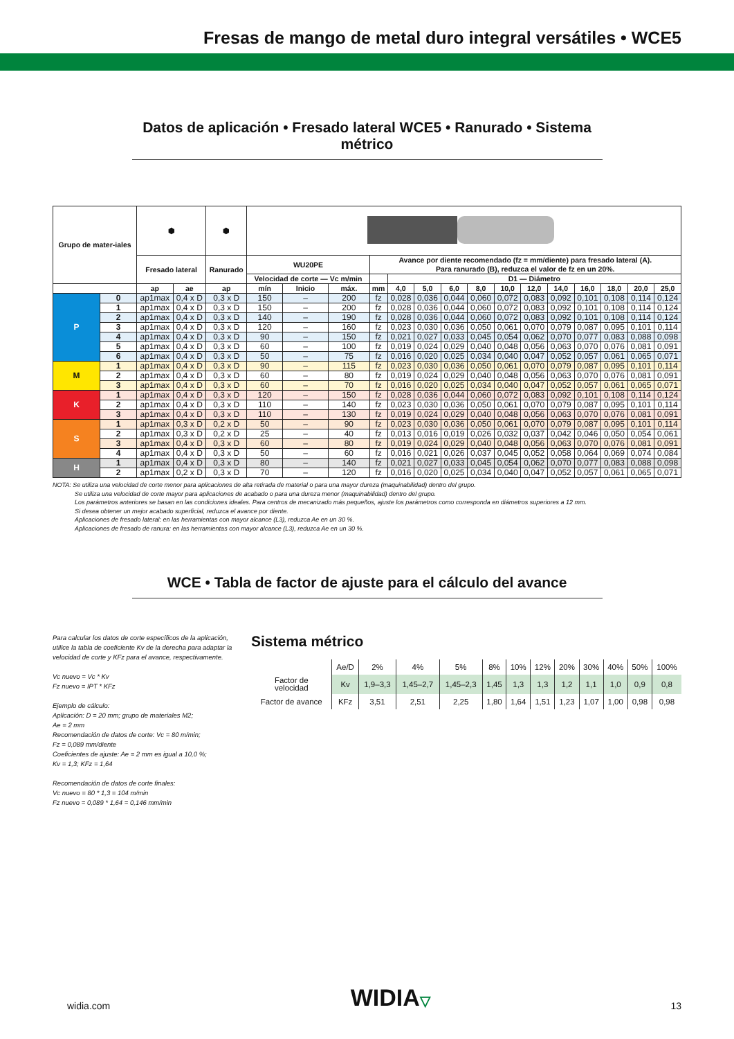Fresas de mango de metal duro integral versátiles • WCE5
Datos de aplicación • Fresado lateral WCE5 • Ranurado • Sistema métrico
| Grupo de mater-iales | | ⬢ | | ⬢ | | | | | | | | | | | | | | | |
| --- | --- | --- | --- | --- | --- | --- | --- | --- | --- | --- | --- | --- | --- | --- | --- | --- | --- | --- | --- |
| | | Fresado lateral | | Ranurado | WU20PE | | | Avance por diente recomendado (fz = mm/diente) para fresado lateral (A). Para ranurado (B), reduzca el valor de fz en un 20%. | | | | | | | | | | | |
| | | | | | Velocidad de corte — Vc m/min | | | | D1 — Diámetro | | | | | | | | | | |
| | | ap | ae | ap | mín | Inicio | máx. | mm | 4,0 | 5,0 | 6,0 | 8,0 | 10,0 | 12,0 | 14,0 | 16,0 | 18,0 | 20,0 | 25,0 |
| P | 0 | ap1max | 0,4 x D | 0,3 x D | 150 | – | 200 | fz | 0,028 | 0,036 | 0,044 | 0,060 | 0,072 | 0,083 | 0,092 | 0,101 | 0,108 | 0,114 | 0,124 |
| | 1 | ap1max | 0,4 x D | 0,3 x D | 150 | – | 200 | fz | 0,028 | 0,036 | 0,044 | 0,060 | 0,072 | 0,083 | 0,092 | 0,101 | 0,108 | 0,114 | 0,124 |
| | 2 | ap1max | 0,4 x D | 0,3 x D | 140 | – | 190 | fz | 0,028 | 0,036 | 0,044 | 0,060 | 0,072 | 0,083 | 0,092 | 0,101 | 0,108 | 0,114 | 0,124 |
| | 3 | ap1max | 0,4 x D | 0,3 x D | 120 | – | 160 | fz | 0,023 | 0,030 | 0,036 | 0,050 | 0,061 | 0,070 | 0,079 | 0,087 | 0,095 | 0,101 | 0,114 |
| | 4 | ap1max | 0,4 x D | 0,3 x D | 90 | – | 150 | fz | 0,021 | 0,027 | 0,033 | 0,045 | 0,054 | 0,062 | 0,070 | 0,077 | 0,083 | 0,088 | 0,098 |
| | 5 | ap1max | 0,4 x D | 0,3 x D | 60 | – | 100 | fz | 0,019 | 0,024 | 0,029 | 0,040 | 0,048 | 0,056 | 0,063 | 0,070 | 0,076 | 0,081 | 0,091 |
| | 6 | ap1max | 0,4 x D | 0,3 x D | 50 | – | 75 | fz | 0,016 | 0,020 | 0,025 | 0,034 | 0,040 | 0,047 | 0,052 | 0,057 | 0,061 | 0,065 | 0,071 |
| M | 1 | ap1max | 0,4 x D | 0,3 x D | 90 | – | 115 | fz | 0,023 | 0,030 | 0,036 | 0,050 | 0,061 | 0,070 | 0,079 | 0,087 | 0,095 | 0,101 | 0,114 |
| | 2 | ap1max | 0,4 x D | 0,3 x D | 60 | – | 80 | fz | 0,019 | 0,024 | 0,029 | 0,040 | 0,048 | 0,056 | 0,063 | 0,070 | 0,076 | 0,081 | 0,091 |
| | 3 | ap1max | 0,4 x D | 0,3 x D | 60 | – | 70 | fz | 0,016 | 0,020 | 0,025 | 0,034 | 0,040 | 0,047 | 0,052 | 0,057 | 0,061 | 0,065 | 0,071 |
| K | 1 | ap1max | 0,4 x D | 0,3 x D | 120 | – | 150 | fz | 0,028 | 0,036 | 0,044 | 0,060 | 0,072 | 0,083 | 0,092 | 0,101 | 0,108 | 0,114 | 0,124 |
| | 2 | ap1max | 0,4 x D | 0,3 x D | 110 | – | 140 | fz | 0,023 | 0,030 | 0,036 | 0,050 | 0,061 | 0,070 | 0,079 | 0,087 | 0,095 | 0,101 | 0,114 |
| | 3 | ap1max | 0,4 x D | 0,3 x D | 110 | – | 130 | fz | 0,019 | 0,024 | 0,029 | 0,040 | 0,048 | 0,056 | 0,063 | 0,070 | 0,076 | 0,081 | 0,091 |
| S | 1 | ap1max | 0,3 x D | 0,2 x D | 50 | – | 90 | fz | 0,023 | 0,030 | 0,036 | 0,050 | 0,061 | 0,070 | 0,079 | 0,087 | 0,095 | 0,101 | 0,114 |
| | 2 | ap1max | 0,3 x D | 0,2 x D | 25 | – | 40 | fz | 0,013 | 0,016 | 0,019 | 0,026 | 0,032 | 0,037 | 0,042 | 0,046 | 0,050 | 0,054 | 0,061 |
| | 3 | ap1max | 0,4 x D | 0,3 x D | 60 | – | 80 | fz | 0,019 | 0,024 | 0,029 | 0,040 | 0,048 | 0,056 | 0,063 | 0,070 | 0,076 | 0,081 | 0,091 |
| | 4 | ap1max | 0,4 x D | 0,3 x D | 50 | – | 60 | fz | 0,016 | 0,021 | 0,026 | 0,037 | 0,045 | 0,052 | 0,058 | 0,064 | 0,069 | 0,074 | 0,084 |
| H | 1 | ap1max | 0,4 x D | 0,3 x D | 80 | – | 140 | fz | 0,021 | 0,027 | 0,033 | 0,045 | 0,054 | 0,062 | 0,070 | 0,077 | 0,083 | 0,088 | 0,098 |
| | 2 | ap1max | 0,2 x D | 0,3 x D | 70 | – | 120 | fz | 0,016 | 0,020 | 0,025 | 0,034 | 0,040 | 0,047 | 0,052 | 0,057 | 0,061 | 0,065 | 0,071 |
NOTA: Se utiliza una velocidad de corte menor para aplicaciones de alta retirada de material o para una mayor dureza (maquinabilidad) dentro del grupo.
Se utiliza una velocidad de corte mayor para aplicaciones de acabado o para una dureza menor (maquinabilidad) dentro del grupo.
Los parámetros anteriores se basan en las condiciones ideales. Para centros de mecanizado más pequeños, ajuste los parámetros como corresponda en diámetros superiores a 12 mm.
Si desea obtener un mejor acabado superficial, reduzca el avance por diente.
Aplicaciones de fresado lateral: en las herramientas con mayor alcance (L3), reduzca Ae en un 30 %.
Aplicaciones de fresado de ranura: en las herramientas con mayor alcance (L3), reduzca Ae en un 30 %.
WCE • Tabla de factor de ajuste para el cálculo del avance
Para calcular los datos de corte específicos de la aplicación, utilice la tabla de coeficiente Kv de la derecha para adaptar la velocidad de corte y KFz para el avance, respectivamente.
Vc nuevo = Vc * Kv
Fz nuevo = IPT * KFz
Ejemplo de cálculo:
Aplicación: D = 20 mm; grupo de materiales M2;
Ae = 2 mm
Recomendación de datos de corte: Vc = 80 m/min;
Fz = 0,089 mm/diente
Coeficientes de ajuste: Ae = 2 mm es igual a 10,0 %;
Kv = 1,3; KFz = 1,64
Recomendación de datos de corte finales:
Vc nuevo = 80 * 1,3 = 104 m/min
Fz nuevo = 0,089 * 1,64 = 0,146 mm/min
Sistema métrico
| | Ae/D | 2% | 4% | 5% | 8% | 10% | 12% | 20% | 30% | 40% | 50% | 100% |
| Factor de velocidad | Kv | 1,9–3,3 | 1,45–2,7 | 1,45–2,3 | 1,45 | 1,3 | 1,3 | 1,2 | 1,1 | 1,0 | 0,9 | 0,8 |
| Factor de avance | KFz | 3,51 | 2,51 | 2,25 | 1,80 | 1,64 | 1,51 | 1,23 | 1,07 | 1,00 | 0,98 | 0,98 |
widia.com WIDIA▽ 13